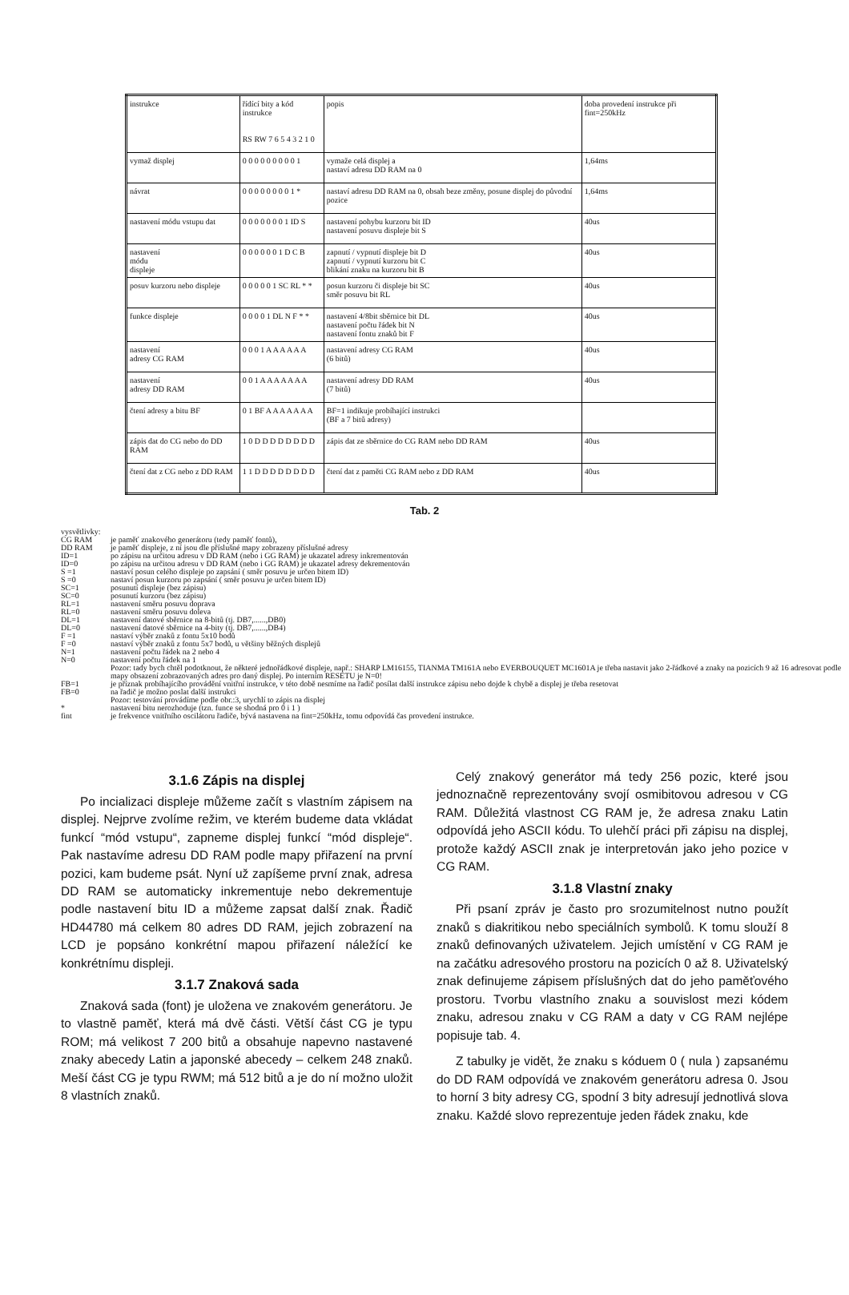| instrukce | řídící bity a kód instrukce RS RW 7 6 5 4 3 2 1 0 | popis | doba provedení instrukce při fint=250kHz |
| --- | --- | --- | --- |
| vymaž displej | 0 0 0 0 0 0 0 0 0 1 | vymaže celá displej a nastaví adresu DD RAM na 0 | 1,64ms |
| návrat | 0 0 0 0 0 0 0 0 1 * | nastaví adresu DD RAM na 0, obsah beze změny, posune displej do původní pozice | 1,64ms |
| nastavení módu vstupu dat | 0 0 0 0 0 0 0 1 ID S | nastavení pohybu kurzoru bit ID nastavení posuvu displeje bit S | 40us |
| nastavení módu displeje | 0 0 0 0 0 0 1 D C B | zapnutí / vypnutí displeje bit D zapnutí / vypnutí kurzoru bit C blikání znaku na kurzoru bit B | 40us |
| posuv kurzoru nebo displeje | 0 0 0 0 0 1 SC RL * * | posun kurzoru či displeje bit SC směr posuvu bit RL | 40us |
| funkce displeje | 0 0 0 0 1 DL N F * * | nastavení 4/8bit sběrnice bit DL nastavení počtu řádek bit N nastavení fontu znaků bit F | 40us |
| nastavení adresy CG RAM | 0 0 0 1 A A A A A A | nastavení adresy CG RAM (6 bitů) | 40us |
| nastavení adresy DD RAM | 0 0 1 A A A A A A A | nastavení adresy DD RAM (7 bitů) | 40us |
| čtení adresy a bitu BF | 0 1 BF A A A A A A A | BF=1 indikuje probíhající instrukci (BF a 7 bitů adresy) | |
| zápis dat do CG nebo do DD RAM | 1 0 D D D D D D D D | zápis dat ze sběrnice do CG RAM nebo DD RAM | 40us |
| čtení dat z CG nebo z DD RAM | 1 1 D D D D D D D D | čtení dat z paměti CG RAM nebo z DD RAM | 40us |
Tab. 2
vysvětlivky:
| CG RAM | je paměť znakového generátoru (tedy paměť fontů), |
| DD RAM | je paměť displeje, z ní jsou dle příslušné mapy zobrazeny příslušné adresy |
| ID=1 | po zápisu na určitou adresu v DD RAM (nebo i GG RAM) je ukazatel adresy inkrementován |
| ID=0 | po zápisu na určitou adresu v DD RAM (nebo i GG RAM) je ukazatel adresy dekrementován |
| S =1 | nastaví posun celého displeje po zapsání ( směr posuvu je určen bitem ID) |
| S =0 | nastaví posun kurzoru po zapsání ( směr posuvu je určen bitem ID) |
| SC=1 | posunutí displeje (bez zápisu) |
| SC=0 | posunutí kurzoru (bez zápisu) |
| RL=1 | nastavení směru posuvu doprava |
| RL=0 | nastavení směru posuvu doleva |
| DL=1 | nastavení datové sběrnice na 8-bitů (tj. DB7,......,DB0) |
| DL=0 | nastavení datové sběrnice na 4-bity (tj. DB7,......,DB4) |
| F =1 | nastaví výběr znaků z fontu 5x10 bodů |
| F =0 | nastaví výběr znaků z fontu 5x7 bodů, u většiny běžných displejů |
| N=1 | nastavení počtu řádek na 2 nebo 4 |
| N=0 | nastavení počtu řádek na 1 Pozor: tady bych chtěl podotknout, že některé jednořádkové displeje, např.: SHARP LM16155, TIANMA TM161A nebo EVERBOUQUET MC1601A je třeba nastavit jako 2-řádkové a znaky na pozicích 9 až 16 adresovat podle mapy obsazení zobrazovaných adres pro daný displej. Po interním RESETU je N=0! |
| FB=1 | je příznak probíhajícího provádění vnitřní instrukce, v této době nesmíme na řadič posílat další instrukce zápisu nebo dojde k chybě a displej je třeba resetovat |
| FB=0 | na řadič je možno poslat další instrukci Pozor: testování provádíme podle obr.:3, urychlí to zápis na displej |
| * | nastavení bitu nerozhoduje (tzn. funce se shodná pro 0 i 1 ) |
| fint | je frekvence vnitřního oscilátoru řadiče, bývá nastavena na fint=250kHz, tomu odpovídá čas provedení instrukce. |
3.1.6 Zápis na displej
Po incializaci displeje můžeme začít s vlastním zápisem na displej. Nejprve zvolíme režim, ve kterém budeme data vkládat funkcí “mód vstupu“, zapneme displej funkcí “mód displeje“. Pak nastavíme adresu DD RAM podle mapy přiřazení na první pozici, kam budeme psát. Nyní už zapíšeme první znak, adresa DD RAM se automaticky inkrementuje nebo dekrementuje podle nastavení bitu ID a můžeme zapsat další znak. Řadič HD44780 má celkem 80 adres DD RAM, jejich zobrazení na LCD je popsáno konkrétní mapou přiřazení náležící ke konkrétnímu displeji.
3.1.7 Znaková sada
Znaková sada (font) je uložena ve znakovém generátoru. Je to vlastně paměť, která má dvě části. Větší část CG je typu ROM; má velikost 7 200 bitů a obsahuje napevno nastavené znaky abecedy Latin a japonské abecedy – celkem 248 znaků. Meší část CG je typu RWM; má 512 bitů a je do ní možno uložit 8 vlastních znaků.
Celý znakový generátor má tedy 256 pozic, které jsou jednoznačně reprezentovány svojí osmibitovou adresou v CG RAM. Důležitá vlastnost CG RAM je, že adresa znaku Latin odpovídá jeho ASCII kódu. To ulehčí práci při zápisu na displej, protože každý ASCII znak je interpretován jako jeho pozice v CG RAM.
3.1.8 Vlastní znaky
Při psaní zpráv je často pro srozumitelnost nutno použít znaků s diakritikou nebo speciálních symbolů. K tomu slouží 8 znaků definovaných uživatelem. Jejich umístění v CG RAM je na začátku adresového prostoru na pozicích 0 až 8. Uživatelský znak definujeme zápisem příslušných dat do jeho paměťového prostoru. Tvorbu vlastního znaku a souvislost mezi kódem znaku, adresou znaku v CG RAM a daty v CG RAM nejlépe popisuje tab. 4.
Z tabulky je vidět, že znaku s kóduem 0 ( nula ) zapsanému do DD RAM odpovídá ve znakovém generátoru adresa 0. Jsou to horní 3 bity adresy CG, spodní 3 bity adresují jednotlivá slova znaku. Každé slovo reprezentuje jeden řádek znaku, kde